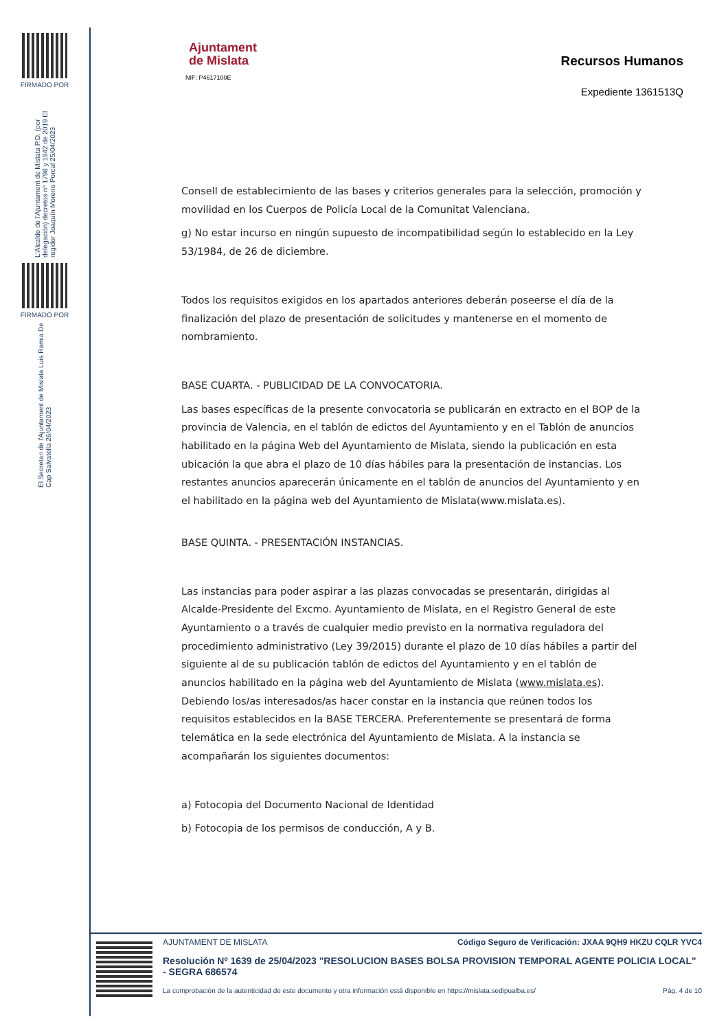FIRMADO POR
L'Alcalde de l'Ajuntament de Mislata P.D. (por delegación) decretos nº 1798 y 1942 de 2019 El regidor Joaquín Moreno Porcal 25/04/2023
FIRMADO POR
El Secretari de l'Ajuntament de Mislata Luis Ramia De Cap Salvatella 26/04/2023
Ajuntament
de Mislata
NIF: P4617100E
Recursos Humanos
Expediente 1361513Q
Consell de establecimiento de las bases y criterios generales para la selección, promoción y movilidad en los Cuerpos de Policía Local de la Comunitat Valenciana.
g) No estar incurso en ningún supuesto de incompatibilidad según lo establecido en la Ley 53/1984, de 26 de diciembre.
Todos los requisitos exigidos en los apartados anteriores deberán poseerse el día de la finalización del plazo de presentación de solicitudes y mantenerse en el momento de nombramiento.
BASE CUARTA. - PUBLICIDAD DE LA CONVOCATORIA.
Las bases específicas de la presente convocatoria se publicarán en extracto en el BOP de la provincia de Valencia, en el tablón de edictos del Ayuntamiento y en el Tablón de anuncios habilitado en la página Web del Ayuntamiento de Mislata, siendo la publicación en esta ubicación la que abra el plazo de 10 días hábiles para la presentación de instancias. Los restantes anuncios aparecerán únicamente en el tablón de anuncios del Ayuntamiento y en el habilitado en la página web del Ayuntamiento de Mislata(www.mislata.es).
BASE QUINTA. - PRESENTACIÓN INSTANCIAS.
Las instancias para poder aspirar a las plazas convocadas se presentarán, dirigidas al Alcalde-Presidente del Excmo. Ayuntamiento de Mislata, en el Registro General de este Ayuntamiento o a través de cualquier medio previsto en la normativa reguladora del procedimiento administrativo (Ley 39/2015) durante el plazo de 10 días hábiles a partir del siguiente al de su publicación tablón de edictos del Ayuntamiento y en el tablón de anuncios habilitado en la página web del Ayuntamiento de Mislata (www.mislata.es). Debiendo los/as interesados/as hacer constar en la instancia que reúnen todos los requisitos establecidos en la BASE TERCERA. Preferentemente se presentará de forma telemática en la sede electrónica del Ayuntamiento de Mislata. A la instancia se acompañarán los siguientes documentos:
a) Fotocopia del Documento Nacional de Identidad
b) Fotocopia de los permisos de conducción, A y B.
AJUNTAMENT DE MISLATA Código Seguro de Verificación: JXAA 9QH9 HKZU CQLR YVC4
Resolución Nº 1639 de 25/04/2023 "RESOLUCION BASES BOLSA PROVISION TEMPORAL AGENTE POLICIA LOCAL" - SEGRA 686574
La comprobación de la autenticidad de este documento y otra información está disponible en https://mislata.sedipualba.es/ Pág. 4 de 10